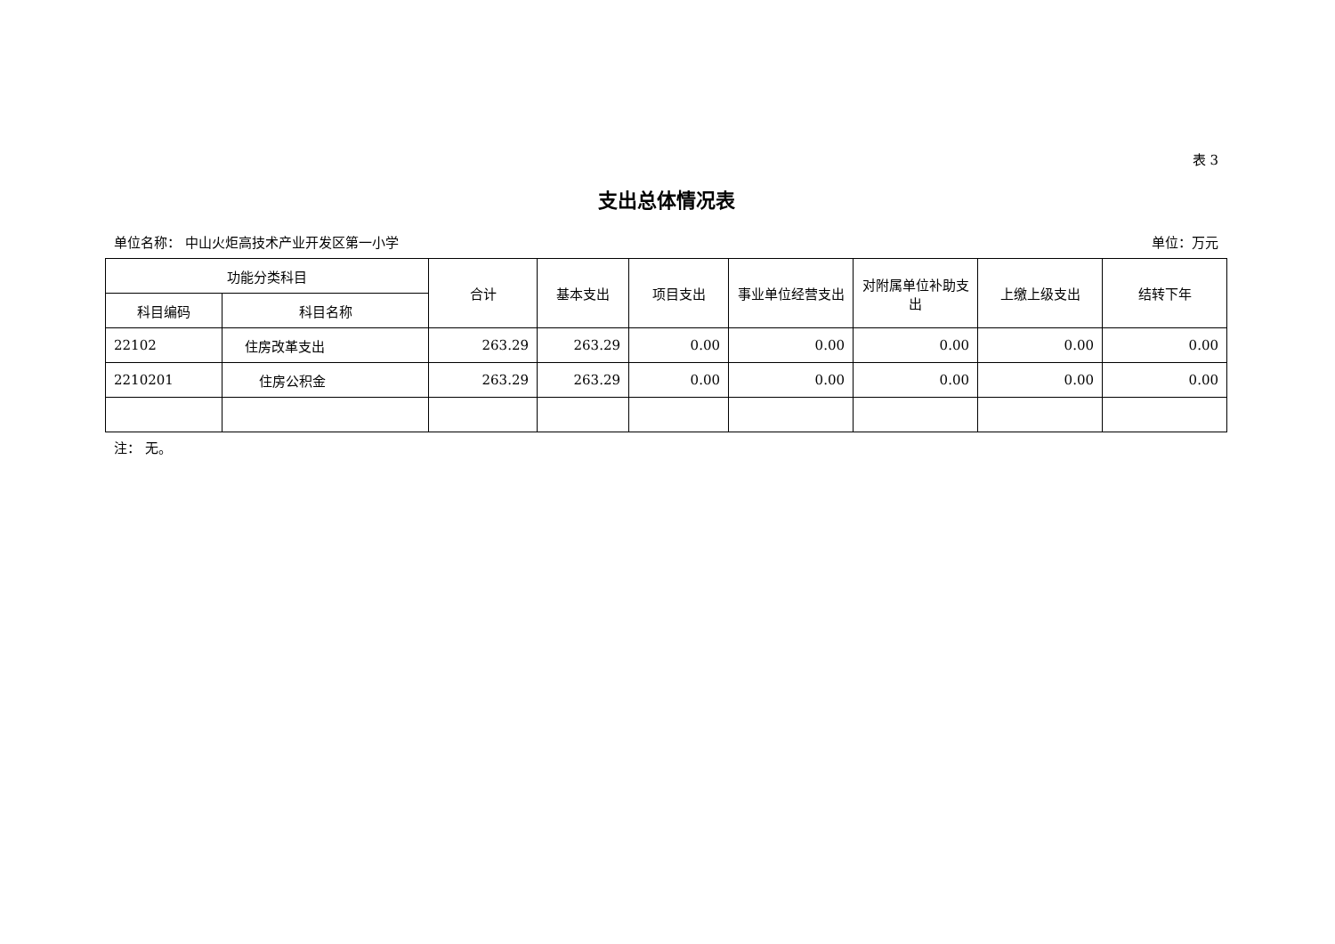表 3
支出总体情况表
单位名称： 中山火炬高技术产业开发区第一小学 单位：万元
| 功能分类科目 | | 合计 | 基本支出 | 项目支出 | 事业单位经营支出 | 对附属单位补助支出 | 上缴上级支出 | 结转下年 |
| --- | --- | --- | --- | --- | --- | --- | --- | --- |
| 科目编码 | 科目名称 | | | | | | | |
| 22102 | 住房改革支出 | 263.29 | 263.29 | 0.00 | 0.00 | 0.00 | 0.00 | 0.00 |
| 2210201 | 住房公积金 | 263.29 | 263.29 | 0.00 | 0.00 | 0.00 | 0.00 | 0.00 |
注： 无。